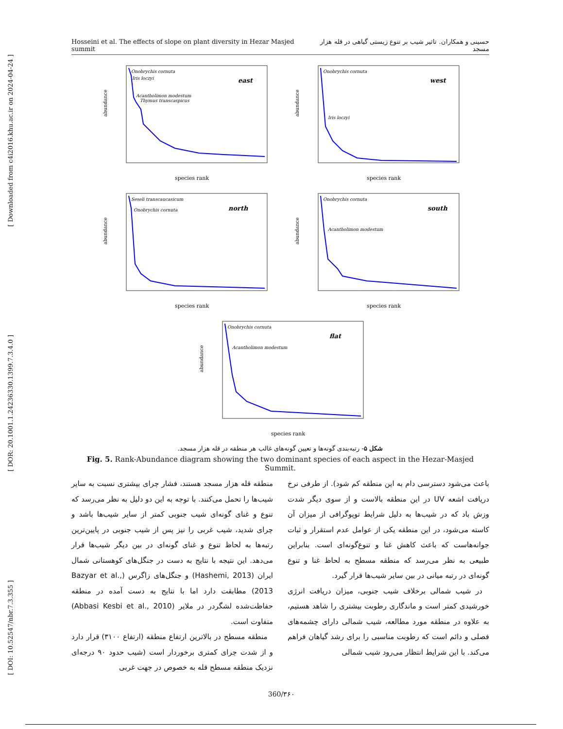[ Downloaded from c4i2016.khu.ac.ir on 2024-04-24 ]
[ DOR: 20.1001.1.24236330.1399.7.3.4.0 ]
[ DOI: 10.52547/nbr.7.3.355 ]
Hosseini et al. The effects of slope on plant diversity in Hezar Masjed summit حسینی و همکاران. تاثیر شیب بر تنوع زیستی گیاهی در قله هزار مسجد
Onobrychis cornuta
Iris loczyi
Acantholimon modestum
Thymus transcaspicus
east
species rank
abundance
Onobrychis cornuta
Iris loczyi
west
species rank
abundance
Seseli transcaucasicum
Onobrychis cornuta
north
species rank
abundance
Onobrychis cornuta
Acantholimon modestum
south
species rank
abundance
Onobrychis cornuta
Acantholimon modestum
flat
species rank
abundance
شکل ۵- رتبه‌بندی گونه‌ها و تعیین گونه‌های غالب هر منطقه در قله هزار مسجد.
Fig. 5. Rank-Abundance diagram showing the two dominant species of each aspect in the Hezar-Masjed Summit.
منطقه قله هزار مسجد هستند، فشار چرای بیشتری نسبت به سایر شیب‌ها را تحمل می‌کنند. با توجه به این دو دلیل به نظر می‌رسد که تنوع و غنای گونه‌ای شیب جنوبی کمتر از سایر شیب‌ها باشد و چرای شدید، شیب غربی را نیز پس از شیب جنوبی در پایین‌ترین رتبه‌ها به لحاظ تنوع و غنای گونه‌ای در بین دیگر شیب‌ها قرار می‌دهد. این نتیجه با نتایج به دست در جنگل‌های کوهستانی شمال ایران (Hashemi, 2013) و جنگل‌های زاگرس (Bazyar et al., 2013) مطابقت دارد اما با نتایج به دست آمده در منطقه حفاظت‌شده لشگردر در ملایر (Abbasi Kesbi et al., 2010) متفاوت است.
منطقه مسطح در بالاترین ارتفاع منطقه (ارتفاع ۳۱۰۰) قرار دارد و از شدت چرای کمتری برخوردار است (شیب حدود ۹۰ درجه‌ای نزدیک منطقه مسطح قله به خصوص در جهت غربی
باعث می‌شود دسترسی دام به این منطقه کم شود). از طرفی نرخ دریافت اشعه UV در این منطقه بالاست و از سوی دیگر شدت وزش باد که در شیب‌ها به دلیل شرایط توپوگرافی از میزان آن کاسته می‌شود، در این منطقه یکی از عوامل عدم استقرار و ثبات جوانه‌هاست که باعث کاهش غنا و تنوع‌گونه‌ای است. بنابراین طبیعی به نظر می‌رسد که منطقه مسطح به لحاظ غنا و تنوع گونه‌ای در رتبه میانی در بین سایر شیب‌ها قرار گیرد.
در شیب شمالی برخلاف شیب جنوبی، میزان دریافت انرژی خورشیدی کمتر است و ماندگاری رطوبت بیشتری را شاهد هستیم، به علاوه در منطقه مورد مطالعه، شیب شمالی دارای چشمه‌های فصلی و دائم است که رطوبت مناسبی را برای رشد گیاهان فراهم می‌کند. با این شرایط انتظار می‌رود شیب شمالی
360/۳۶۰